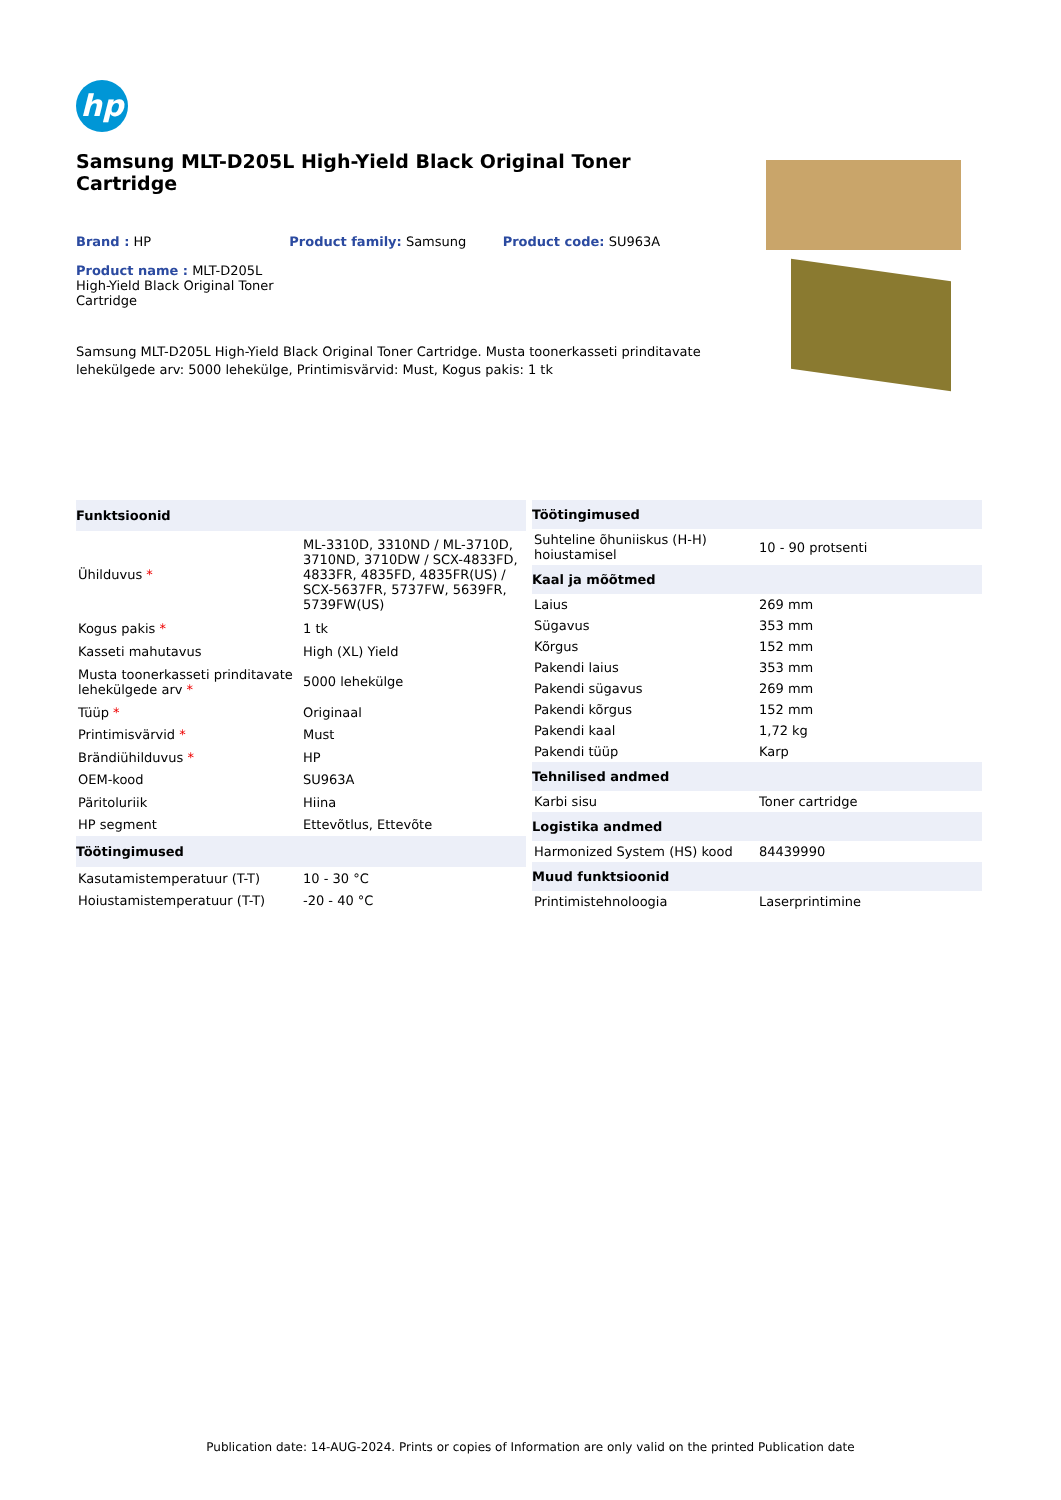hp
Samsung MLT-D205L High-Yield Black Original Toner Cartridge
Brand : HP Product family: Samsung Product code: SU963A
Product name : MLT-D205L High-Yield Black Original Toner Cartridge
Samsung MLT-D205L High-Yield Black Original Toner Cartridge. Musta toonerkasseti prinditavate lehekülgede arv: 5000 lehekülge, Printimisvärvid: Must, Kogus pakis: 1 tk
| Funktsioonid | |
| --- | --- |
| Ühilduvus * | ML-3310D, 3310ND / ML-3710D, 3710ND, 3710DW / SCX-4833FD, 4833FR, 4835FD, 4835FR(US) / SCX-5637FR, 5737FW, 5639FR, 5739FW(US) |
| Kogus pakis * | 1 tk |
| Kasseti mahutavus | High (XL) Yield |
| Musta toonerkasseti prinditavate lehekülgede arv * | 5000 lehekülge |
| Tüüp * | Originaal |
| Printimisvärvid * | Must |
| Brändiühilduvus * | HP |
| OEM-kood | SU963A |
| Päritoluriik | Hiina |
| HP segment | Ettevõtlus, Ettevõte |
| Töötingimused | |
| Kasutamistemperatuur (T-T) | 10 - 30 °C |
| Hoiustamistemperatuur (T-T) | -20 - 40 °C |
| Töötingimused | |
| --- | --- |
| Suhteline õhuniiskus (H-H) hoiustamisel | 10 - 90 protsenti |
| Kaal ja mõõtmed | |
| Laius | 269 mm |
| Sügavus | 353 mm |
| Kõrgus | 152 mm |
| Pakendi laius | 353 mm |
| Pakendi sügavus | 269 mm |
| Pakendi kõrgus | 152 mm |
| Pakendi kaal | 1,72 kg |
| Pakendi tüüp | Karp |
| Tehnilised andmed | |
| Karbi sisu | Toner cartridge |
| Logistika andmed | |
| Harmonized System (HS) kood | 84439990 |
| Muud funktsioonid | |
| Printimistehnoloogia | Laserprintimine |
Publication date: 14-AUG-2024. Prints or copies of Information are only valid on the printed Publication date